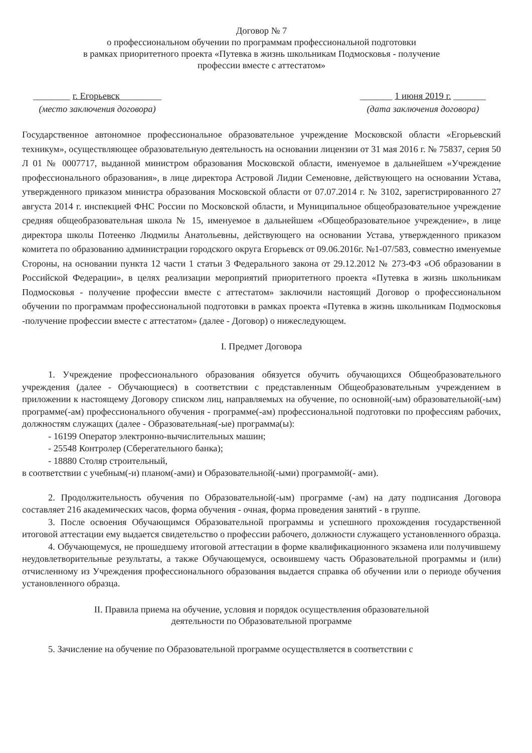Договор № 7
о профессиональном обучении по программам профессиональной подготовки
в рамках приоритетного проекта «Путевка в жизнь школьникам Подмосковья - получение
профессии вместе с аттестатом»
________ г. Егорьевск_________
(место заключения договора)
_______ 1 июня 2019 г. _______
(дата заключения договора)
Государственное автономное профессиональное образовательное учреждение Московской области «Егорьевский техникум», осуществляющее образовательную деятельность на основании лицензии от 31 мая 2016 г. № 75837, серия 50 Л 01 № 0007717, выданной министром образования Московской области, именуемое в дальнейшем «Учреждение профессионального образования», в лице директора Астровой Лидии Семеновне, действующего на основании Устава, утвержденного приказом министра образования Московской области от 07.07.2014 г. № 3102, зарегистрированного 27 августа 2014 г. инспекцией ФНС России по Московской области, и Муниципальное общеобразовательное учреждение средняя общеобразовательная школа № 15, именуемое в дальнейшем «Общеобразовательное учреждение», в лице директора школы Потеенко Людмилы Анатольевны, действующего на основании Устава, утвержденного приказом комитета по образованию администрации городского округа Егорьевск от 09.06.2016г. №1-07/583, совместно именуемые Стороны, на основании пункта 12 части 1 статьи 3 Федерального закона от 29.12.2012 № 273-ФЗ «Об образовании в Российской Федерации», в целях реализации мероприятий приоритетного проекта «Путевка в жизнь школьникам Подмосковья - получение профессии вместе с аттестатом» заключили настоящий Договор о профессиональном обучении по программам профессиональной подготовки в рамках проекта «Путевка в жизнь школьникам Подмосковья -получение профессии вместе с аттестатом» (далее - Договор) о нижеследующем.
I. Предмет Договора
1. Учреждение профессионального образования обязуется обучить обучающихся Общеобразовательного учреждения (далее - Обучающиеся) в соответствии с представленным Общеобразовательным учреждением в приложении к настоящему Договору списком лиц, направляемых на обучение, по основной(-ым) образовательной(-ым) программе(-ам) профессионального обучения - программе(-ам) профессиональной подготовки по профессиям рабочих, должностям служащих (далее - Образовательная(-ые) программа(ы):
- 16199 Оператор электронно-вычислительных машин;
- 25548 Контролер (Сберегательного банка);
- 18880 Столяр строительный,
в соответствии с учебным(-и) планом(-ами) и Образовательной(-ыми) программой(- ами).
2. Продолжительность обучения по Образовательной(-ым) программе (-ам) на дату подписания Договора составляет 216 академических часов, форма обучения - очная, форма проведения занятий - в группе.
3. После освоения Обучающимся Образовательной программы и успешного прохождения государственной итоговой аттестации ему выдается свидетельство о профессии рабочего, должности служащего установленного образца.
4. Обучающемуся, не прошедшему итоговой аттестации в форме квалификационного экзамена или получившему неудовлетворительные результаты, а также Обучающемуся, освоившему часть Образовательной программы и (или) отчисленному из Учреждения профессионального образования выдается справка об обучении или о периоде обучения установленного образца.
II. Правила приема на обучение, условия и порядок осуществления образовательной
деятельности по Образовательной программе
5. Зачисление на обучение по Образовательной программе осуществляется в соответствии с